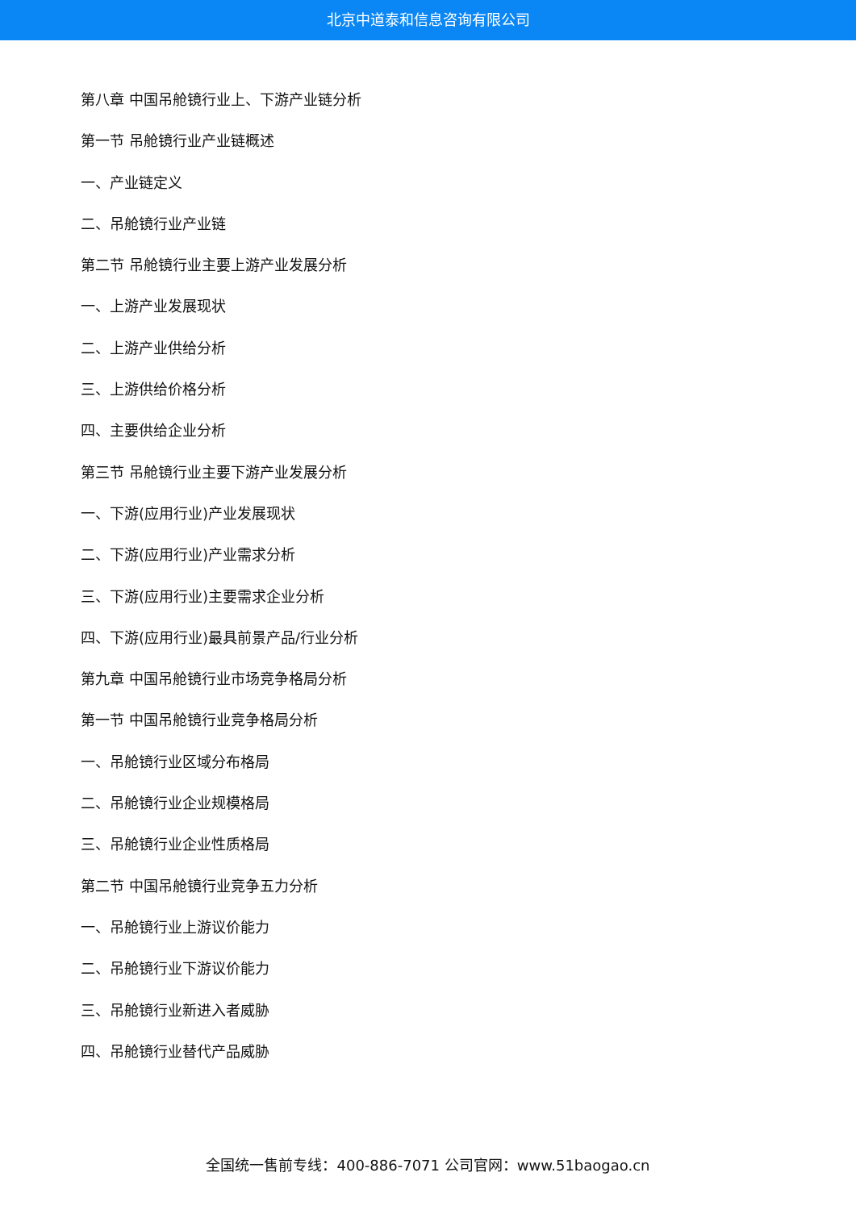北京中道泰和信息咨询有限公司
第八章 中国吊舱镜行业上、下游产业链分析
第一节 吊舱镜行业产业链概述
一、产业链定义
二、吊舱镜行业产业链
第二节 吊舱镜行业主要上游产业发展分析
一、上游产业发展现状
二、上游产业供给分析
三、上游供给价格分析
四、主要供给企业分析
第三节 吊舱镜行业主要下游产业发展分析
一、下游(应用行业)产业发展现状
二、下游(应用行业)产业需求分析
三、下游(应用行业)主要需求企业分析
四、下游(应用行业)最具前景产品/行业分析
第九章 中国吊舱镜行业市场竞争格局分析
第一节 中国吊舱镜行业竞争格局分析
一、吊舱镜行业区域分布格局
二、吊舱镜行业企业规模格局
三、吊舱镜行业企业性质格局
第二节 中国吊舱镜行业竞争五力分析
一、吊舱镜行业上游议价能力
二、吊舱镜行业下游议价能力
三、吊舱镜行业新进入者威胁
四、吊舱镜行业替代产品威胁
全国统一售前专线：400-886-7071 公司官网：www.51baogao.cn